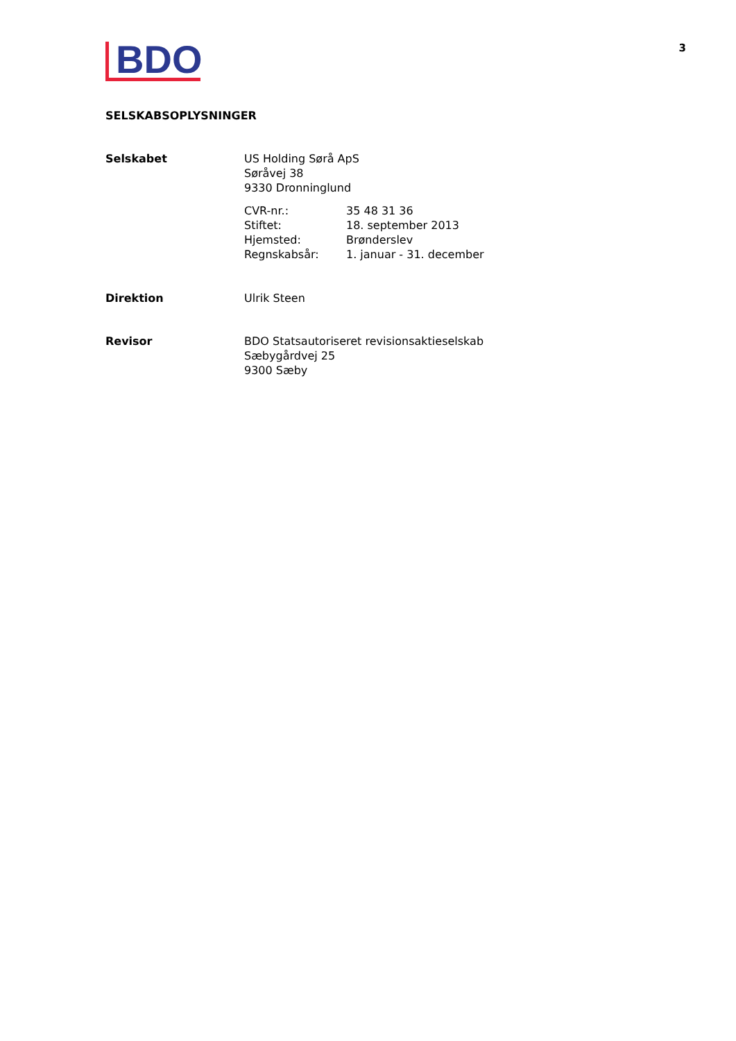BDO
3
SELSKABSOPLYSNINGER
| Selskabet | US Holding Sørå ApS Søråvej 38 9330 Dronninglund / CVR-nr.: / 35 48 31 36 / / Stiftet: / 18. september 2013 / / Hjemsted: / Brønderslev / / Regnskabsår: / 1. januar - 31. december / |
| Direktion | Ulrik Steen |
| Revisor | BDO Statsautoriseret revisionsaktieselskab Sæbygårdvej 25 9300 Sæby |